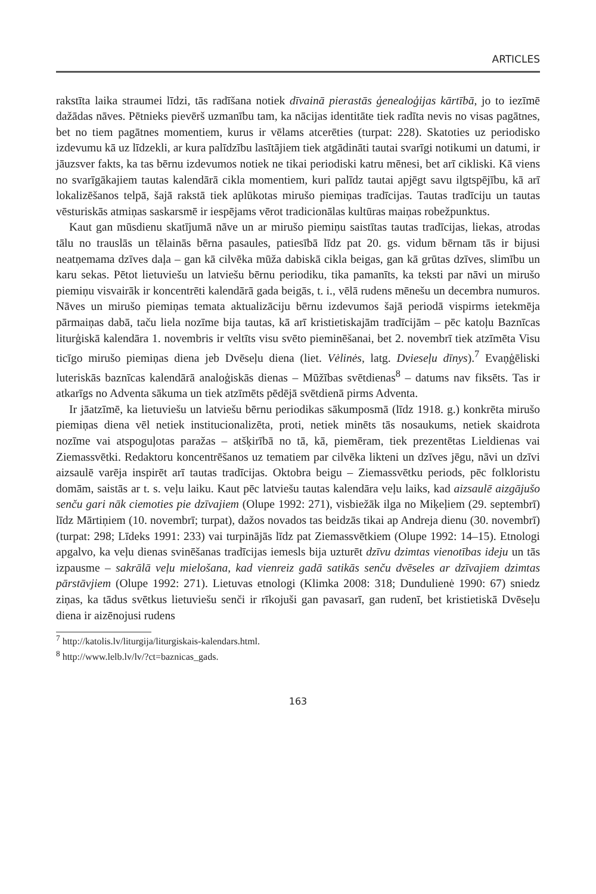ARTICLES
rakstīta laika straumei līdzi, tās radīšana notiek dīvainā pierastās ģenealoģijas kārtībā, jo to iezīmē dažādas nāves. Pētnieks pievērš uzmanību tam, ka nācijas identitāte tiek radīta nevis no visas pagātnes, bet no tiem pagātnes momentiem, kurus ir vēlams atcerēties (turpat: 228). Skatoties uz periodisko izdevumu kā uz līdzekli, ar kura palīdzību lasītājiem tiek atgādināti tautai svarīgi notikumi un datumi, ir jāuzsver fakts, ka tas bērnu izdevumos notiek ne tikai periodiski katru mēnesi, bet arī cikliski. Kā viens no svarīgākajiem tautas kalendārā cikla momentiem, kuri palīdz tautai apjēgt savu ilgtspējību, kā arī lokalizēšanos telpā, šajā rakstā tiek aplūkotas mirušo piemiņas tradīcijas. Tautas tradīciju un tautas vēsturiskās atmiņas saskarsmē ir iespējams vērot tradicionālas kultūras maiņas robežpunktus.
Kaut gan mūsdienu skatījumā nāve un ar mirušo piemiņu saistītas tautas tradīcijas, liekas, atrodas tālu no trauslās un tēlainās bērna pasaules, patiesībā līdz pat 20. gs. vidum bērnam tās ir bijusi neatņemama dzīves daļa – gan kā cilvēka mūža dabiskā cikla beigas, gan kā grūtas dzīves, slimību un karu sekas. Pētot lietuviešu un latviešu bērnu periodiku, tika pamanīts, ka teksti par nāvi un mirušo piemiņu visvairāk ir koncentrēti kalendārā gada beigās, t. i., vēlā rudens mēnešu un decembra numuros. Nāves un mirušo piemiņas temata aktualizāciju bērnu izdevumos šajā periodā vispirms ietekmēja pārmaiņas dabā, taču liela nozīme bija tautas, kā arī kristietiskajām tradīcijām – pēc katoļu Baznīcas liturģiskā kalendāra 1. novembris ir veltīts visu svēto pieminēšanai, bet 2. novembrī tiek atzīmēta Visu ticīgo mirušo piemiņas diena jeb Dvēseļu diena (liet. Vėlinės, latg. Dvieseļu dīnys).<sup>7</sup> Evaņģēliski luteriskās baznīcas kalendārā analoģiskās dienas – Mūžības svētdienas<sup>8</sup> – datums nav fiksēts. Tas ir atkarīgs no Adventa sākuma un tiek atzīmēts pēdējā svētdienā pirms Adventa.
Ir jāatzīmē, ka lietuviešu un latviešu bērnu periodikas sākumposmā (līdz 1918. g.) konkrēta mirušo piemiņas diena vēl netiek institucionalizēta, proti, netiek minēts tās nosaukums, netiek skaidrota nozīme vai atspoguļotas paražas – atšķirībā no tā, kā, piemēram, tiek prezentētas Lieldienas vai Ziemassvētki. Redaktoru koncentrēšanos uz tematiem par cilvēka likteni un dzīves jēgu, nāvi un dzīvi aizsaulē varēja inspirēt arī tautas tradīcijas. Oktobra beigu – Ziemassvētku periods, pēc folkloristu domām, saistās ar t. s. veļu laiku. Kaut pēc latviešu tautas kalendāra veļu laiks, kad aizsaulē aizgājušo senču gari nāk ciemoties pie dzīvajiem (Olupe 1992: 271), visbiežāk ilga no Miķeļiem (29. septembrī) līdz Mārtiņiem (10. novembrī; turpat), dažos novados tas beidzās tikai ap Andreja dienu (30. novembrī) (turpat: 298; Līdeks 1991: 233) vai turpinājās līdz pat Ziemassvētkiem (Olupe 1992: 14–15). Etnologi apgalvo, ka veļu dienas svinēšanas tradīcijas iemesls bija uzturēt dzīvu dzimtas vienotības ideju un tās izpausme – sakrālā veļu mielošana, kad vienreiz gadā satikās senču dvēseles ar dzīvajiem dzimtas pārstāvjiem (Olupe 1992: 271). Lietuvas etnologi (Klimka 2008: 318; Dundulienė 1990: 67) sniedz ziņas, ka tādus svētkus lietuviešu senči ir rīkojuši gan pavasarī, gan rudenī, bet kristietiskā Dvēseļu diena ir aizēnojusi rudens
<sup>7</sup> http://katolis.lv/liturgija/liturgiskais-kalendars.html.
<sup>8</sup> http://www.lelb.lv/lv/?ct=baznicas_gads.
163